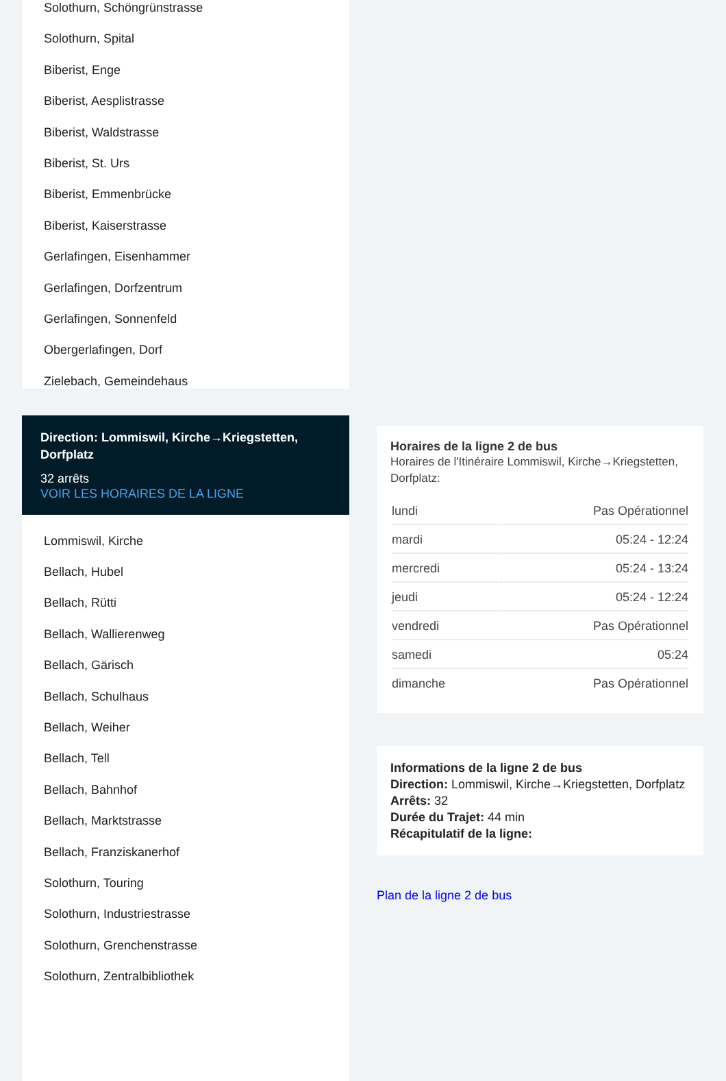Solothurn, Schöngrünstrasse
Solothurn, Spital
Biberist, Enge
Biberist, Aesplistrasse
Biberist, Waldstrasse
Biberist, St. Urs
Biberist, Emmenbrücke
Biberist, Kaiserstrasse
Gerlafingen, Eisenhammer
Gerlafingen, Dorfzentrum
Gerlafingen, Sonnenfeld
Obergerlafingen, Dorf
Zielebach, Gemeindehaus
Direction: Lommiswil, Kirche→Kriegstetten, Dorfplatz
32 arrêts
VOIR LES HORAIRES DE LA LIGNE
Lommiswil, Kirche
Bellach, Hubel
Bellach, Rütti
Bellach, Wallierenweg
Bellach, Gärisch
Bellach, Schulhaus
Bellach, Weiher
Bellach, Tell
Bellach, Bahnhof
Bellach, Marktstrasse
Bellach, Franziskanerhof
Solothurn, Touring
Solothurn, Industriestrasse
Solothurn, Grenchenstrasse
Solothurn, Zentralbibliothek
Horaires de la ligne 2 de bus
Horaires de l'Itinéraire Lommiswil, Kirche→Kriegstetten, Dorfplatz:
| lundi | Pas Opérationnel |
| mardi | 05:24 - 12:24 |
| mercredi | 05:24 - 13:24 |
| jeudi | 05:24 - 12:24 |
| vendredi | Pas Opérationnel |
| samedi | 05:24 |
| dimanche | Pas Opérationnel |
Informations de la ligne 2 de bus
Direction: Lommiswil, Kirche→Kriegstetten, Dorfplatz
Arrêts: 32
Durée du Trajet: 44 min
Récapitulatif de la ligne:
Plan de la ligne 2 de bus